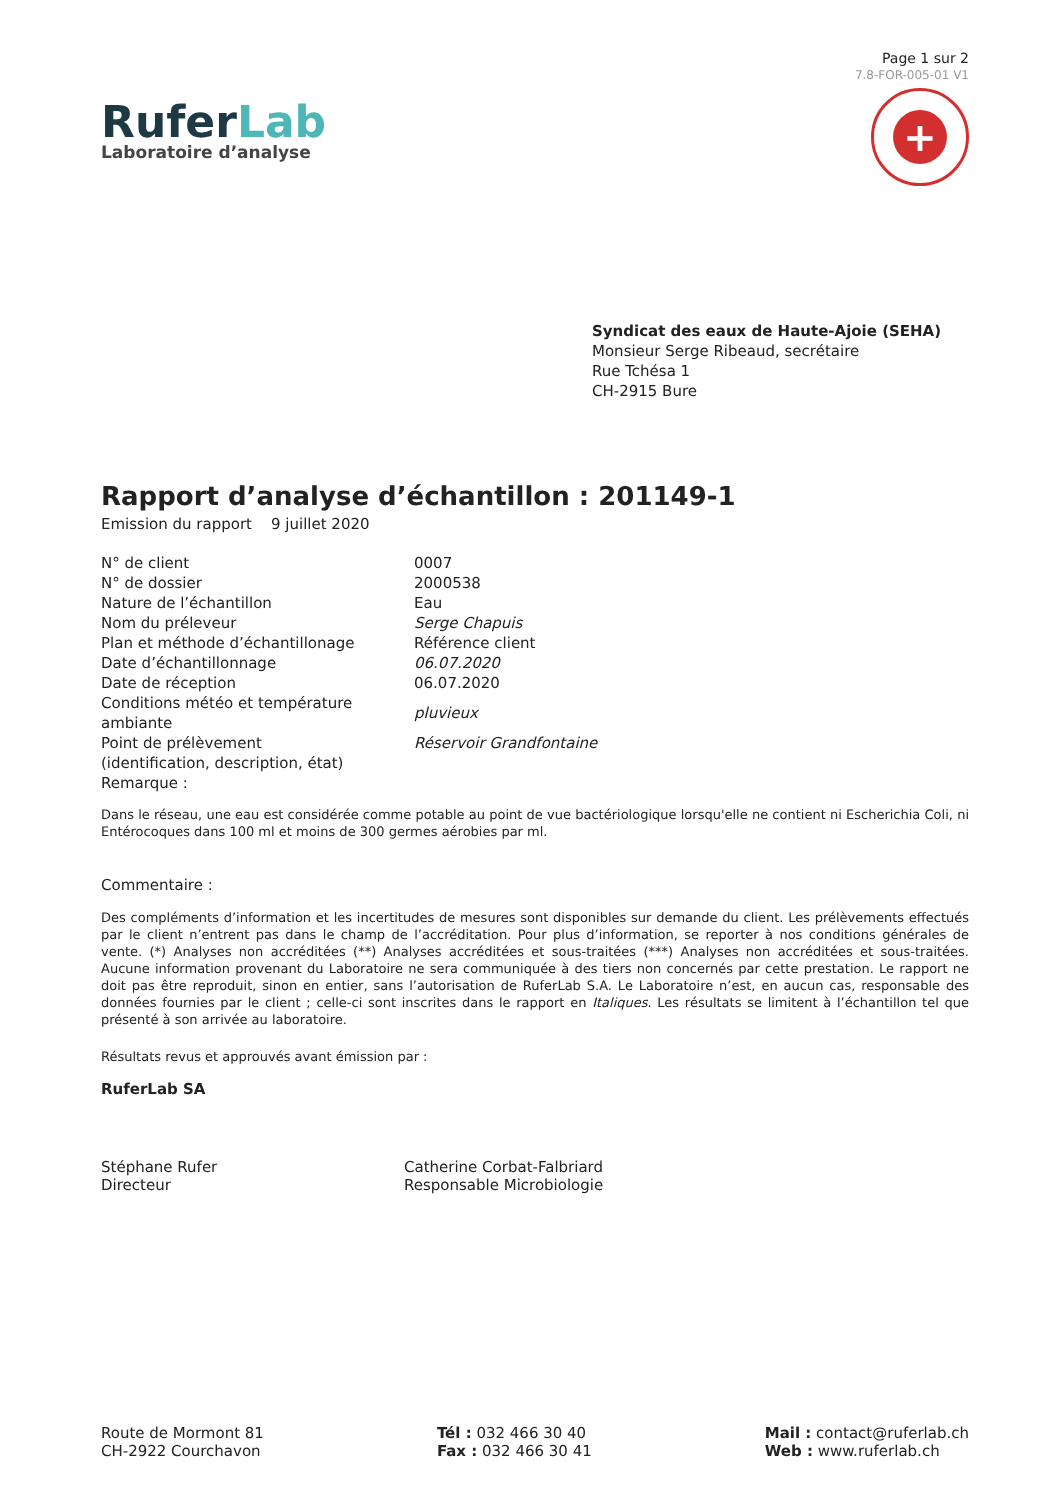RuferLab
Laboratoire d’analyse
Page 1 sur 2
7.8-FOR-005-01 V1
+
Syndicat des eaux de Haute-Ajoie (SEHA)
Monsieur Serge Ribeaud, secrétaire
Rue Tchésa 1
CH-2915 Bure
Rapport d’analyse d’échantillon : 201149-1
Emission du rapport 9 juillet 2020
| N° de client | 0007 |
| N° de dossier | 2000538 |
| Nature de l’échantillon | Eau |
| Nom du préleveur | Serge Chapuis |
| Plan et méthode d’échantillonage | Référence client |
| Date d’échantillonnage | 06.07.2020 |
| Date de réception | 06.07.2020 |
| Conditions météo et température ambiante | pluvieux |
| Point de prélèvement (identification, description, état) | Réservoir Grandfontaine |
| Remarque : | |
Dans le réseau, une eau est considérée comme potable au point de vue bactériologique lorsqu'elle ne contient ni Escherichia Coli, ni Entérocoques dans 100 ml et moins de 300 germes aérobies par ml.
Commentaire :
Des compléments d’information et les incertitudes de mesures sont disponibles sur demande du client. Les prélèvements effectués par le client n’entrent pas dans le champ de l’accréditation. Pour plus d’information, se reporter à nos conditions générales de vente. (*) Analyses non accréditées (**) Analyses accréditées et sous-traitées (***) Analyses non accréditées et sous-traitées. Aucune information provenant du Laboratoire ne sera communiquée à des tiers non concernés par cette prestation. Le rapport ne doit pas être reproduit, sinon en entier, sans l’autorisation de RuferLab S.A. Le Laboratoire n’est, en aucun cas, responsable des données fournies par le client ; celle-ci sont inscrites dans le rapport en Italiques. Les résultats se limitent à l’échantillon tel que présenté à son arrivée au laboratoire.
Résultats revus et approuvés avant émission par :
RuferLab SA
Stéphane Rufer
Directeur
Catherine Corbat-Falbriard
Responsable Microbiologie
Route de Mormont 81
CH-2922 Courchavon
Tél : 032 466 30 40
Fax : 032 466 30 41
Mail : contact@ruferlab.ch
Web : www.ruferlab.ch